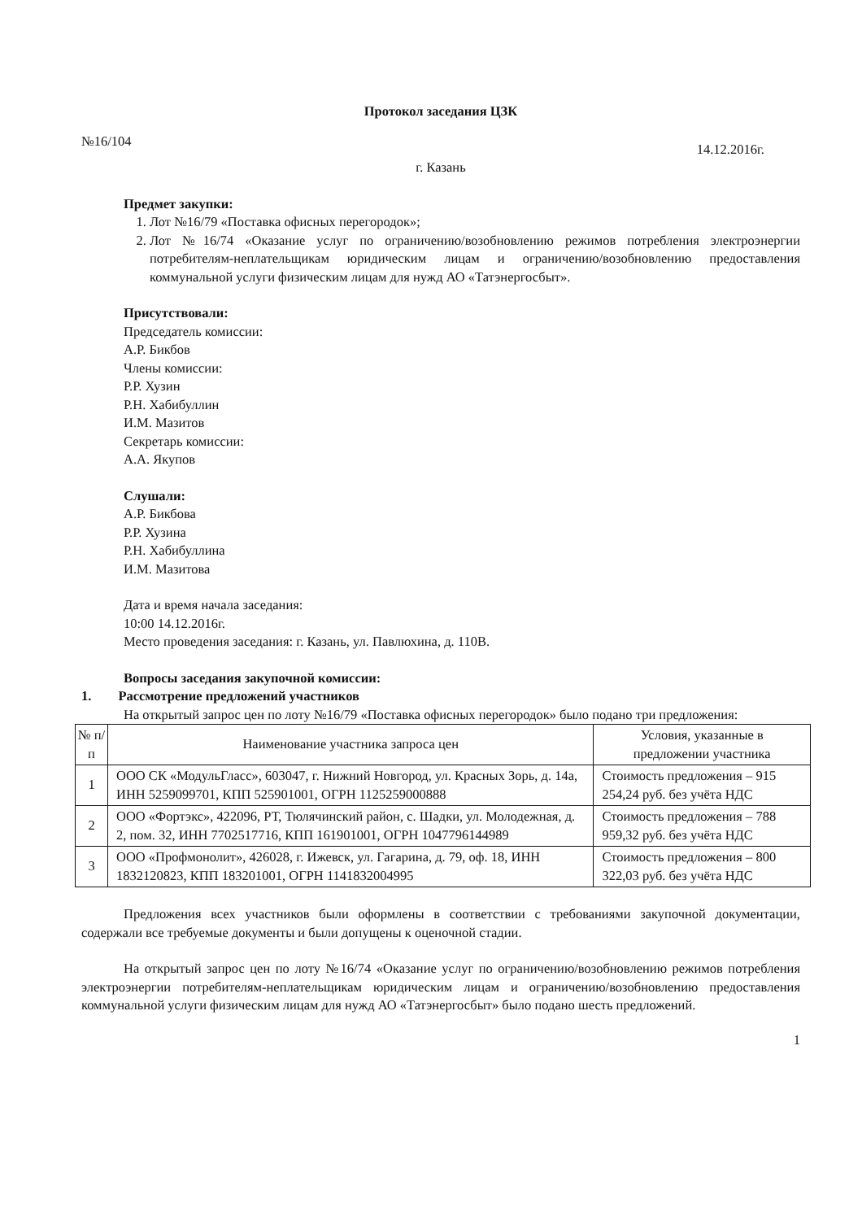Протокол заседания ЦЗК
№16/104 14.12.2016г.
г. Казань
Предмет закупки:
1. Лот №16/79 «Поставка офисных перегородок»;
2. Лот №16/74 «Оказание услуг по ограничению/возобновлению режимов потребления электроэнергии потребителям-неплательщикам юридическим лицам и ограничению/возобновлению предоставления коммунальной услуги физическим лицам для нужд АО «Татэнергосбыт».
Присутствовали:
Председатель комиссии:
А.Р. Бикбов
Члены комиссии:
Р.Р. Хузин
Р.Н. Хабибуллин
И.М. Мазитов
Секретарь комиссии:
А.А. Якупов
Слушали:
А.Р. Бикбова
Р.Р. Хузина
Р.Н. Хабибуллина
И.М. Мазитова
Дата и время начала заседания:
10:00 14.12.2016г.
Место проведения заседания: г. Казань, ул. Павлюхина, д. 110В.
Вопросы заседания закупочной комиссии:
1. Рассмотрение предложений участников
На открытый запрос цен по лоту №16/79 «Поставка офисных перегородок» было подано три предложения:
| № п/п | Наименование участника запроса цен | Условия, указанные в предложении участника |
| 1 | ООО СК «МодульГласс», 603047, г. Нижний Новгород, ул. Красных Зорь, д. 14а, ИНН 5259099701, КПП 525901001, ОГРН 1125259000888 | Стоимость предложения – 915 254,24 руб. без учёта НДС |
| 2 | ООО «Фортэкс», 422096, РТ, Тюлячинский район, с. Шадки, ул. Молодежная, д. 2, пом. 32, ИНН 7702517716, КПП 161901001, ОГРН 1047796144989 | Стоимость предложения – 788 959,32 руб. без учёта НДС |
| 3 | ООО «Профмонолит», 426028, г. Ижевск, ул. Гагарина, д. 79, оф. 18, ИНН 1832120823, КПП 183201001, ОГРН 1141832004995 | Стоимость предложения – 800 322,03 руб. без учёта НДС |
Предложения всех участников были оформлены в соответствии с требованиями закупочной документации, содержали все требуемые документы и были допущены к оценочной стадии.
На открытый запрос цен по лоту №16/74 «Оказание услуг по ограничению/возобновлению режимов потребления электроэнергии потребителям-неплательщикам юридическим лицам и ограничению/возобновлению предоставления коммунальной услуги физическим лицам для нужд АО «Татэнергосбыт» было подано шесть предложений.
1